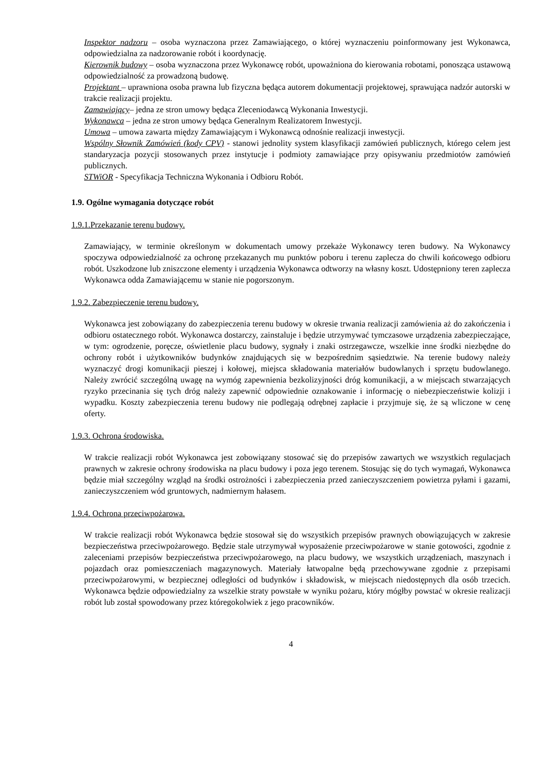Inspektor nadzoru – osoba wyznaczona przez Zamawiającego, o której wyznaczeniu poinformowany jest Wykonawca, odpowiedzialna za nadzorowanie robót i koordynację.
Kierownik budowy – osoba wyznaczona przez Wykonawcę robót, upoważniona do kierowania robotami, ponosząca ustawową odpowiedzialność za prowadzoną budowę.
Projektant – uprawniona osoba prawna lub fizyczna będąca autorem dokumentacji projektowej, sprawująca nadzór autorski w trakcie realizacji projektu.
Zamawiający– jedna ze stron umowy będąca Zleceniodawcą Wykonania Inwestycji.
Wykonawca – jedna ze stron umowy będąca Generalnym Realizatorem Inwestycji.
Umowa – umowa zawarta między Zamawiającym i Wykonawcą odnośnie realizacji inwestycji.
Wspólny Słownik Zamówień (kody CPV) - stanowi jednolity system klasyfikacji zamówień publicznych, którego celem jest standaryzacja pozycji stosowanych przez instytucje i podmioty zamawiające przy opisywaniu przedmiotów zamówień publicznych.
STWiOR - Specyfikacja Techniczna Wykonania i Odbioru Robót.
1.9. Ogólne wymagania dotyczące robót
1.9.1.Przekazanie terenu budowy.
Zamawiający, w terminie określonym w dokumentach umowy przekaże Wykonawcy teren budowy. Na Wykonawcy spoczywa odpowiedzialność za ochronę przekazanych mu punktów poboru i terenu zaplecza do chwili końcowego odbioru robót. Uszkodzone lub zniszczone elementy i urządzenia Wykonawca odtworzy na własny koszt. Udostępniony teren zaplecza Wykonawca odda Zamawiającemu w stanie nie pogorszonym.
1.9.2. Zabezpieczenie terenu budowy.
Wykonawca jest zobowiązany do zabezpieczenia terenu budowy w okresie trwania realizacji zamówienia aż do zakończenia i odbioru ostatecznego robót. Wykonawca dostarczy, zainstaluje i będzie utrzymywać tymczasowe urządzenia zabezpieczające, w tym: ogrodzenie, poręcze, oświetlenie placu budowy, sygnały i znaki ostrzegawcze, wszelkie inne środki niezbędne do ochrony robót i użytkowników budynków znajdujących się w bezpośrednim sąsiedztwie. Na terenie budowy należy wyznaczyć drogi komunikacji pieszej i kołowej, miejsca składowania materiałów budowlanych i sprzętu budowlanego. Należy zwrócić szczególną uwagę na wymóg zapewnienia bezkolizyjności dróg komunikacji, a w miejscach stwarzających ryzyko przecinania się tych dróg należy zapewnić odpowiednie oznakowanie i informację o niebezpieczeństwie kolizji i wypadku. Koszty zabezpieczenia terenu budowy nie podlegają odrębnej zapłacie i przyjmuje się, że są wliczone w cenę oferty.
1.9.3. Ochrona środowiska.
W trakcie realizacji robót Wykonawca jest zobowiązany stosować się do przepisów zawartych we wszystkich regulacjach prawnych w zakresie ochrony środowiska na placu budowy i poza jego terenem. Stosując się do tych wymagań, Wykonawca będzie miał szczególny wzgląd na środki ostrożności i zabezpieczenia przed zanieczyszczeniem powietrza pyłami i gazami, zanieczyszczeniem wód gruntowych, nadmiernym hałasem.
1.9.4. Ochrona przeciwpożarowa.
W trakcie realizacji robót Wykonawca będzie stosował się do wszystkich przepisów prawnych obowiązujących w zakresie bezpieczeństwa przeciwpożarowego. Będzie stale utrzymywał wyposażenie przeciwpożarowe w stanie gotowości, zgodnie z zaleceniami przepisów bezpieczeństwa przeciwpożarowego, na placu budowy, we wszystkich urządzeniach, maszynach i pojazdach oraz pomieszczeniach magazynowych. Materiały łatwopalne będą przechowywane zgodnie z przepisami przeciwpożarowymi, w bezpiecznej odległości od budynków i składowisk, w miejscach niedostępnych dla osób trzecich. Wykonawca będzie odpowiedzialny za wszelkie straty powstałe w wyniku pożaru, który mógłby powstać w okresie realizacji robót lub został spowodowany przez któregokolwiek z jego pracowników.
4